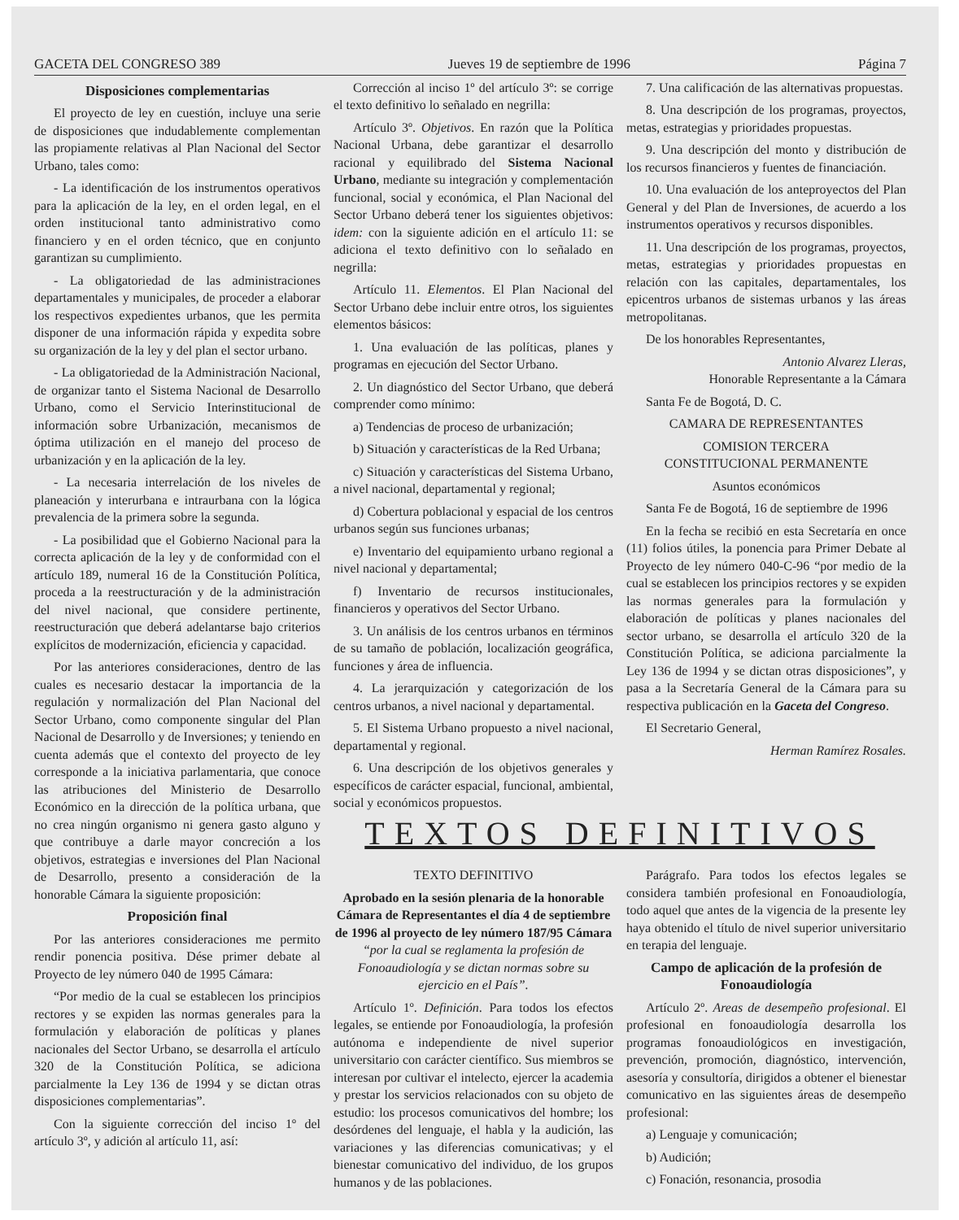GACETA DEL CONGRESO 389 Jueves 19 de septiembre de 1996 Página 7
Disposiciones complementarias
El proyecto de ley en cuestión, incluye una serie de disposiciones que indudablemente complementan las propiamente relativas al Plan Nacional del Sector Urbano, tales como:
- La identificación de los instrumentos operativos para la aplicación de la ley, en el orden legal, en el orden institucional tanto administrativo como financiero y en el orden técnico, que en conjunto garantizan su cumplimiento.
- La obligatoriedad de las administraciones departamentales y municipales, de proceder a elaborar los respectivos expedientes urbanos, que les permita disponer de una información rápida y expedita sobre su organización de la ley y del plan el sector urbano.
- La obligatoriedad de la Administración Nacional, de organizar tanto el Sistema Nacional de Desarrollo Urbano, como el Servicio Interinstitucional de información sobre Urbanización, mecanismos de óptima utilización en el manejo del proceso de urbanización y en la aplicación de la ley.
- La necesaria interrelación de los niveles de planeación y interurbana e intraurbana con la lógica prevalencia de la primera sobre la segunda.
- La posibilidad que el Gobierno Nacional para la correcta aplicación de la ley y de conformidad con el artículo 189, numeral 16 de la Constitución Política, proceda a la reestructuración y de la administración del nivel nacional, que considere pertinente, reestructuración que deberá adelantarse bajo criterios explícitos de modernización, eficiencia y capacidad.
Por las anteriores consideraciones, dentro de las cuales es necesario destacar la importancia de la regulación y normalización del Plan Nacional del Sector Urbano, como componente singular del Plan Nacional de Desarrollo y de Inversiones; y teniendo en cuenta además que el contexto del proyecto de ley corresponde a la iniciativa parlamentaria, que conoce las atribuciones del Ministerio de Desarrollo Económico en la dirección de la política urbana, que no crea ningún organismo ni genera gasto alguno y que contribuye a darle mayor concreción a los objetivos, estrategias e inversiones del Plan Nacional de Desarrollo, presento a consideración de la honorable Cámara la siguiente proposición:
Proposición final
Por las anteriores consideraciones me permito rendir ponencia positiva. Dése primer debate al Proyecto de ley número 040 de 1995 Cámara:
“Por medio de la cual se establecen los principios rectores y se expiden las normas generales para la formulación y elaboración de políticas y planes nacionales del Sector Urbano, se desarrolla el artículo 320 de la Constitución Política, se adiciona parcialmente la Ley 136 de 1994 y se dictan otras disposiciones complementarias”.
Con la siguiente corrección del inciso 1º del artículo 3º, y adición al artículo 11, así:
Corrección al inciso 1º del artículo 3º: se corrige el texto definitivo lo señalado en negrilla:
Artículo 3º. Objetivos. En razón que la Política Nacional Urbana, debe garantizar el desarrollo racional y equilibrado del Sistema Nacional Urbano, mediante su integración y complementación funcional, social y económica, el Plan Nacional del Sector Urbano deberá tener los siguientes objetivos: idem: con la siguiente adición en el artículo 11: se adiciona el texto definitivo con lo señalado en negrilla:
Artículo 11. Elementos. El Plan Nacional del Sector Urbano debe incluir entre otros, los siguientes elementos básicos:
1. Una evaluación de las políticas, planes y programas en ejecución del Sector Urbano.
2. Un diagnóstico del Sector Urbano, que deberá comprender como mínimo:
a) Tendencias de proceso de urbanización;
b) Situación y características de la Red Urbana;
c) Situación y características del Sistema Urbano, a nivel nacional, departamental y regional;
d) Cobertura poblacional y espacial de los centros urbanos según sus funciones urbanas;
e) Inventario del equipamiento urbano regional a nivel nacional y departamental;
f) Inventario de recursos institucionales, financieros y operativos del Sector Urbano.
3. Un análisis de los centros urbanos en términos de su tamaño de población, localización geográfica, funciones y área de influencia.
4. La jerarquización y categorización de los centros urbanos, a nivel nacional y departamental.
5. El Sistema Urbano propuesto a nivel nacional, departamental y regional.
6. Una descripción de los objetivos generales y específicos de carácter espacial, funcional, ambiental, social y económicos propuestos.
7. Una calificación de las alternativas propuestas.
8. Una descripción de los programas, proyectos, metas, estrategias y prioridades propuestas.
9. Una descripción del monto y distribución de los recursos financieros y fuentes de financiación.
10. Una evaluación de los anteproyectos del Plan General y del Plan de Inversiones, de acuerdo a los instrumentos operativos y recursos disponibles.
11. Una descripción de los programas, proyectos, metas, estrategias y prioridades propuestas en relación con las capitales, departamentales, los epicentros urbanos de sistemas urbanos y las áreas metropolitanas.
De los honorables Representantes,
Antonio Alvarez Lleras,
Honorable Representante a la Cámara
Santa Fe de Bogotá, D. C.
CAMARA DE REPRESENTANTES
COMISION TERCERA
CONSTITUCIONAL PERMANENTE
Asuntos económicos
Santa Fe de Bogotá, 16 de septiembre de 1996
En la fecha se recibió en esta Secretaría en once (11) folios útiles, la ponencia para Primer Debate al Proyecto de ley número 040-C-96 “por medio de la cual se establecen los principios rectores y se expiden las normas generales para la formulación y elaboración de políticas y planes nacionales del sector urbano, se desarrolla el artículo 320 de la Constitución Política, se adiciona parcialmente la Ley 136 de 1994 y se dictan otras disposiciones”, y pasa a la Secretaría General de la Cámara para su respectiva publicación en la Gaceta del Congreso.
El Secretario General,
Herman Ramírez Rosales.
TEXTOS DEFINITIVOS
TEXTO DEFINITIVO
Aprobado en la sesión plenaria de la honorable Cámara de Representantes el día 4 de septiembre de 1996 al proyecto de ley número 187/95 Cámara “por la cual se reglamenta la profesión de Fonoaudiología y se dictan normas sobre su ejercicio en el País”.
Artículo 1º. Definición. Para todos los efectos legales, se entiende por Fonoaudiología, la profesión autónoma e independiente de nivel superior universitario con carácter científico. Sus miembros se interesan por cultivar el intelecto, ejercer la academia y prestar los servicios relacionados con su objeto de estudio: los procesos comunicativos del hombre; los desórdenes del lenguaje, el habla y la audición, las variaciones y las diferencias comunicativas; y el bienestar comunicativo del individuo, de los grupos humanos y de las poblaciones.
Parágrafo. Para todos los efectos legales se considera también profesional en Fonoaudiología, todo aquel que antes de la vigencia de la presente ley haya obtenido el título de nivel superior universitario en terapia del lenguaje.
Campo de aplicación de la profesión de Fonoaudiología
Artículo 2º. Areas de desempeño profesional. El profesional en fonoaudiología desarrolla los programas fonoaudiológicos en investigación, prevención, promoción, diagnóstico, intervención, asesoría y consultoría, dirigidos a obtener el bienestar comunicativo en las siguientes áreas de desempeño profesional:
a) Lenguaje y comunicación;
b) Audición;
c) Fonación, resonancia, prosodia